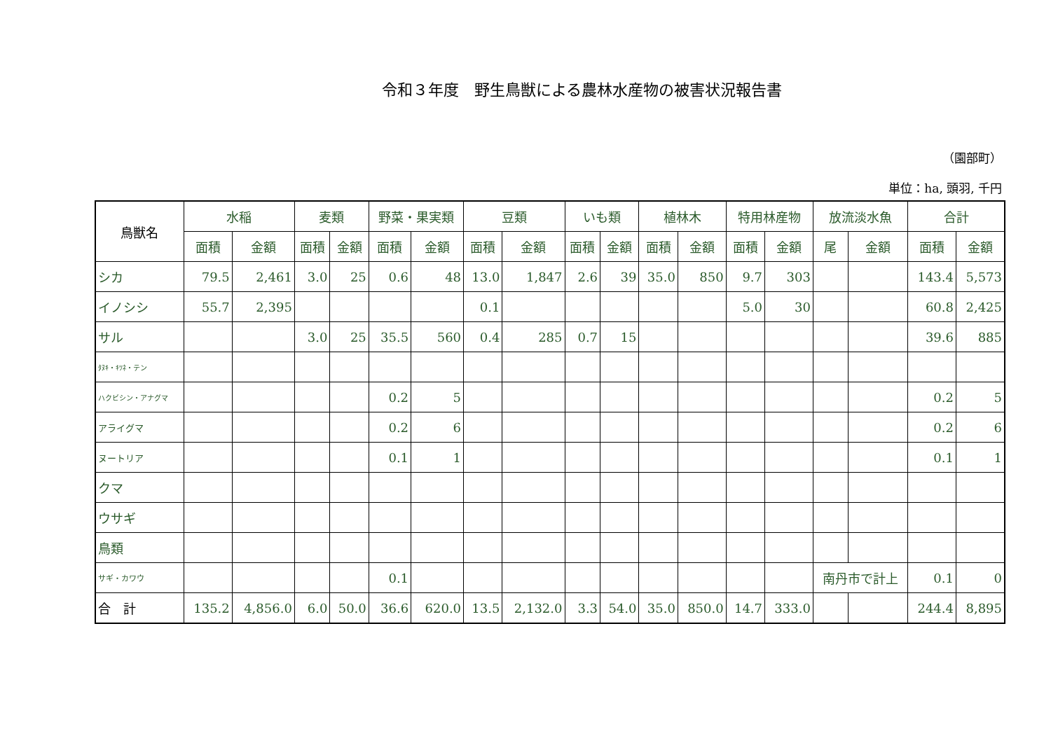令和３年度　野生鳥獣による農林水産物の被害状況報告書
（園部町）
単位：ha, 頭羽, 千円
| 鳥獣名 | 水稲 | | 麦類 | | 野菜・果実類 | | 豆類 | | いも類 | | 植林木 | | 特用林産物 | | 放流淡水魚 | | 合計 | |
| --- | --- | --- | --- | --- | --- | --- | --- | --- | --- | --- | --- | --- | --- | --- | --- | --- | --- | --- |
| | 面積 | 金額 | 面積 | 金額 | 面積 | 金額 | 面積 | 金額 | 面積 | 金額 | 面積 | 金額 | 面積 | 金額 | 尾 | 金額 | 面積 | 金額 |
| シカ | 79.5 | 2,461 | 3.0 | 25 | 0.6 | 48 | 13.0 | 1,847 | 2.6 | 39 | 35.0 | 850 | 9.7 | 303 | | | 143.4 | 5,573 |
| イノシシ | 55.7 | 2,395 | | | | | 0.1 | | | | | | 5.0 | 30 | | | 60.8 | 2,425 |
| サル | | | 3.0 | 25 | 35.5 | 560 | 0.4 | 285 | 0.7 | 15 | | | | | | | 39.6 | 885 |
| ﾀﾇｷ・ｷﾂﾈ・テン | | | | | | | | | | | | | | | | | | |
| ハクビシン・アナグマ | | | | | 0.2 | 5 | | | | | | | | | | | 0.2 | 5 |
| アライグマ | | | | | 0.2 | 6 | | | | | | | | | | | 0.2 | 6 |
| ヌートリア | | | | | 0.1 | 1 | | | | | | | | | | | 0.1 | 1 |
| クマ | | | | | | | | | | | | | | | | | | |
| ウサギ | | | | | | | | | | | | | | | | | | |
| 鳥類 | | | | | | | | | | | | | | | | | | |
| サギ・カワウ | | | | | 0.1 | | | | | | | | | | 南丹市で計上 | | 0.1 | 0 |
| 合 計 | 135.2 | 4,856.0 | 6.0 | 50.0 | 36.6 | 620.0 | 13.5 | 2,132.0 | 3.3 | 54.0 | 35.0 | 850.0 | 14.7 | 333.0 | | | 244.4 | 8,895 |